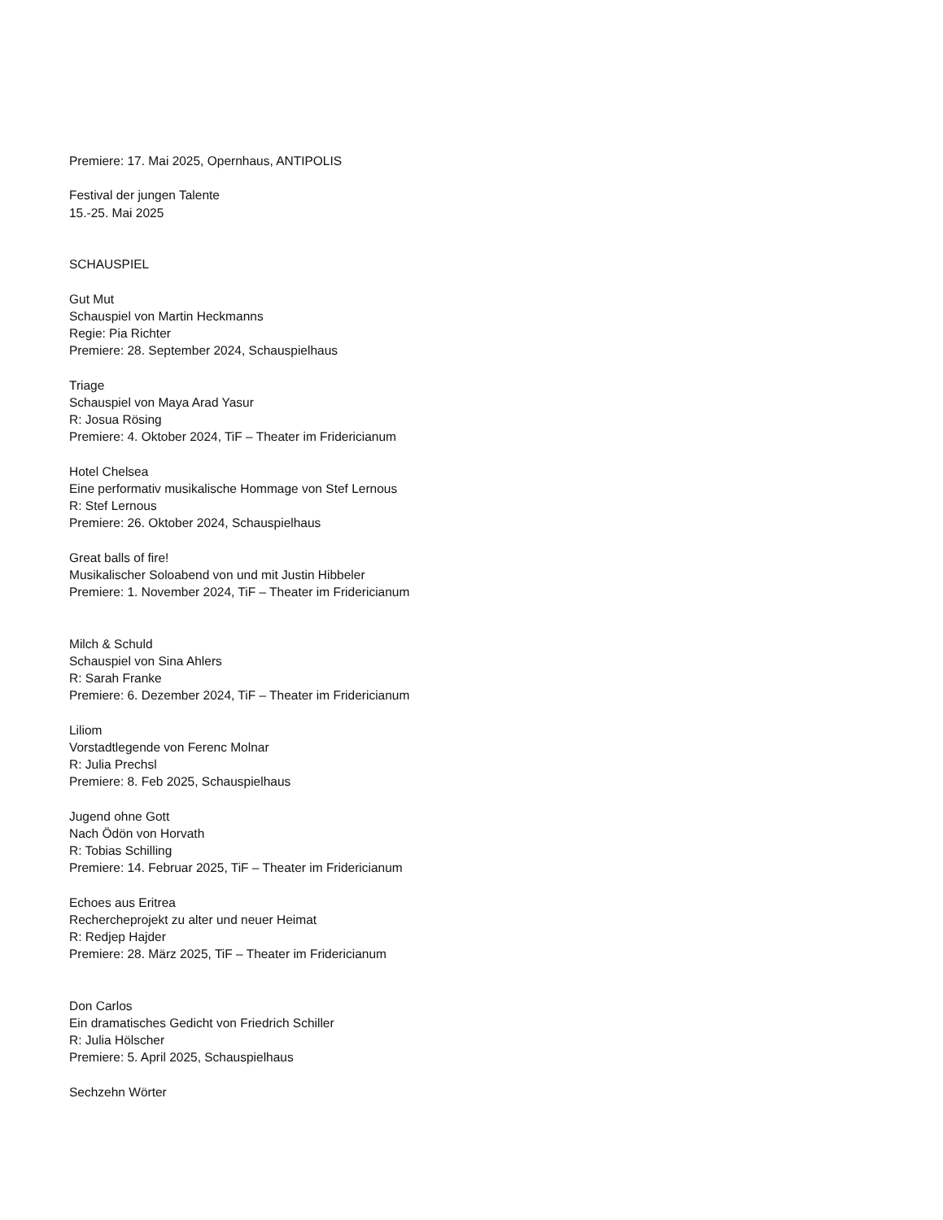Premiere: 17. Mai 2025, Opernhaus, ANTIPOLIS
Festival der jungen Talente
15.-25. Mai 2025
SCHAUSPIEL
Gut Mut
Schauspiel von Martin Heckmanns
Regie: Pia Richter
Premiere: 28. September 2024, Schauspielhaus
Triage
Schauspiel von Maya Arad Yasur
R: Josua Rösing
Premiere: 4. Oktober 2024, TiF – Theater im Fridericianum
Hotel Chelsea
Eine performativ musikalische Hommage von Stef Lernous
R: Stef Lernous
Premiere: 26. Oktober 2024, Schauspielhaus
Great balls of fire!
Musikalischer Soloabend von und mit Justin Hibbeler
Premiere: 1. November 2024, TiF – Theater im Fridericianum
Milch & Schuld
Schauspiel von Sina Ahlers
R: Sarah Franke
Premiere: 6. Dezember 2024, TiF – Theater im Fridericianum
Liliom
Vorstadtlegende von Ferenc Molnar
R: Julia Prechsl
Premiere: 8. Feb 2025, Schauspielhaus
Jugend ohne Gott
Nach Ödön von Horvath
R: Tobias Schilling
Premiere: 14. Februar 2025, TiF – Theater im Fridericianum
Echoes aus Eritrea
Rechercheprojekt zu alter und neuer Heimat
R: Redjep Hajder
Premiere: 28. März 2025, TiF – Theater im Fridericianum
Don Carlos
Ein dramatisches Gedicht von Friedrich Schiller
R: Julia Hölscher
Premiere: 5. April 2025, Schauspielhaus
Sechzehn Wörter